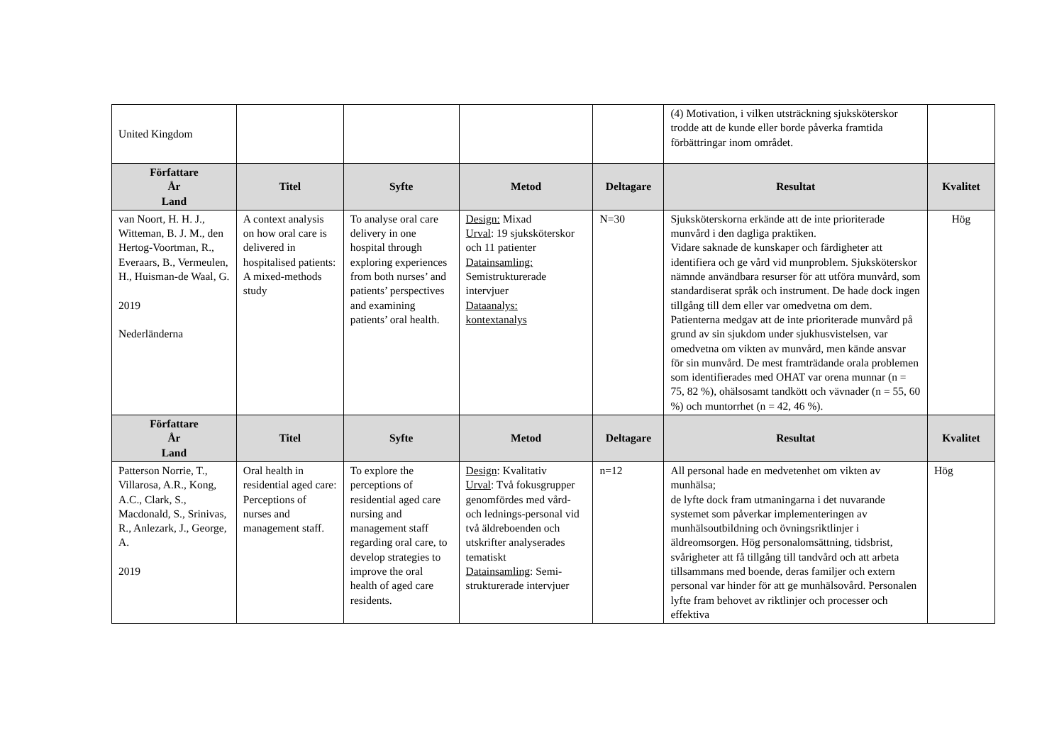| United Kingdom | | | | | (4) Motivation, i vilken utsträckning sjuksköterskor trodde att de kunde eller borde påverka framtida förbättringar inom området. | |
| Författare År Land | Titel | Syfte | Metod | Deltagare | Resultat | Kvalitet |
| van Noort, H. H. J., Witteman, B. J. M., den Hertog-Voortman, R., Everaars, B., Vermeulen, H., Huisman-de Waal, G. 2019 Nederländerna | A context analysis on how oral care is delivered in hospitalised patients: A mixed-methods study | To analyse oral care delivery in one hospital through exploring experiences from both nurses’ and patients’ perspectives and examining patients’ oral health. | Design: Mixad Urval : 19 sjuksköterskor och 11 patienter Datainsamling: Semistrukturerade intervjuer Dataanalys: kontextanalys | N=30 | Sjuksköterskorna erkände att de inte prioriterade munvård i den dagliga praktiken. Vidare saknade de kunskaper och färdigheter att identifiera och ge vård vid munproblem. Sjuksköterskor nämnde användbara resurser för att utföra munvård, som standardiserat språk och instrument. De hade dock ingen tillgång till dem eller var omedvetna om dem. Patienterna medgav att de inte prioriterade munvård på grund av sin sjukdom under sjukhusvistelsen, var omedvetna om vikten av munvård, men kände ansvar för sin munvård. De mest framträdande orala problemen som identifierades med OHAT var orena munnar (n = 75, 82 %), ohälsosamt tandkött och vävnader (n = 55, 60 %) och muntorrhet (n = 42, 46 %). | Hög |
| Författare År Land | Titel | Syfte | Metod | Deltagare | Resultat | Kvalitet |
| Patterson Norrie, T., Villarosa, A.R., Kong, A.C., Clark, S., Macdonald, S., Srinivas, R., Anlezark, J., George, A. 2019 | Oral health in residential aged care: Perceptions of nurses and management staff. | To explore the perceptions of residential aged care nursing and management staff regarding oral care, to develop strategies to improve the oral health of aged care residents. | Design : Kvalitativ Urval : Två fokusgrupper genomfördes med vård- och lednings-personal vid två äldreboenden och utskrifter analyserades tematiskt Datainsamling : Semi-strukturerade intervjuer | n=12 | All personal hade en medvetenhet om vikten av munhälsa; de lyfte dock fram utmaningarna i det nuvarande systemet som påverkar implementeringen av munhälsoutbildning och övningsriktlinjer i äldreomsorgen. Hög personalomsättning, tidsbrist, svårigheter att få tillgång till tandvård och att arbeta tillsammans med boende, deras familjer och extern personal var hinder för att ge munhälsovård. Personalen lyfte fram behovet av riktlinjer och processer och effektiva | Hög |